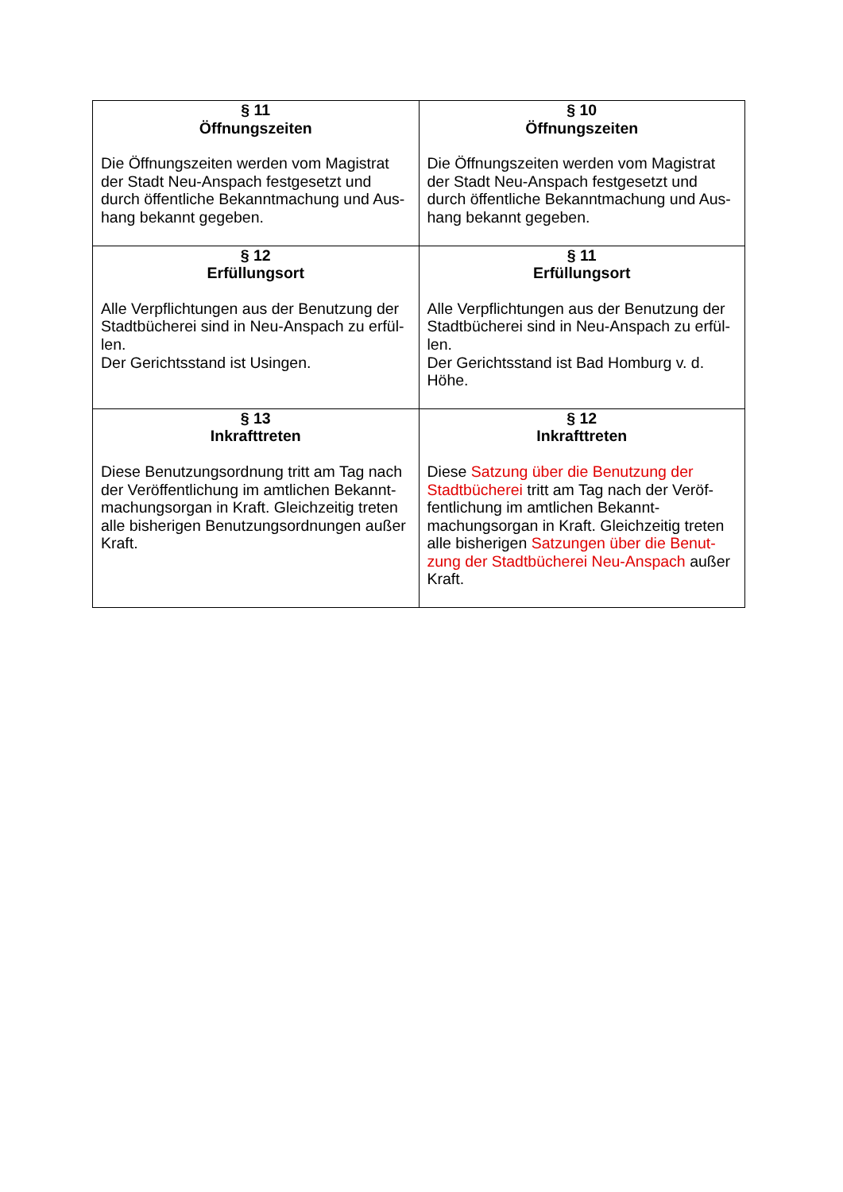| § 11 Öffnungszeiten Die Öffnungszeiten werden vom Magistrat der Stadt Neu-Anspach festgesetzt und durch öffentliche Bekanntmachung und Aus-hang bekannt gegeben. | § 10 Öffnungszeiten Die Öffnungszeiten werden vom Magistrat der Stadt Neu-Anspach festgesetzt und durch öffentliche Bekanntmachung und Aus-hang bekannt gegeben. |
| § 12 Erfüllungsort Alle Verpflichtungen aus der Benutzung der Stadtbücherei sind in Neu-Anspach zu erfül-len. Der Gerichtsstand ist Usingen. | § 11 Erfüllungsort Alle Verpflichtungen aus der Benutzung der Stadtbücherei sind in Neu-Anspach zu erfül-len. Der Gerichtsstand ist Bad Homburg v. d. Höhe. |
| § 13 Inkrafttreten Diese Benutzungsordnung tritt am Tag nach der Veröffentlichung im amtlichen Bekannt-machungsorgan in Kraft. Gleichzeitig treten alle bisherigen Benutzungsordnungen außer Kraft. | § 12 Inkrafttreten Diese Satzung über die Benutzung der Stadtbücherei tritt am Tag nach der Veröf-fentlichung im amtlichen Bekannt-machungsorgan in Kraft. Gleichzeitig treten alle bisherigen Satzungen über die Benut-zung der Stadtbücherei Neu-Anspach außer Kraft. |